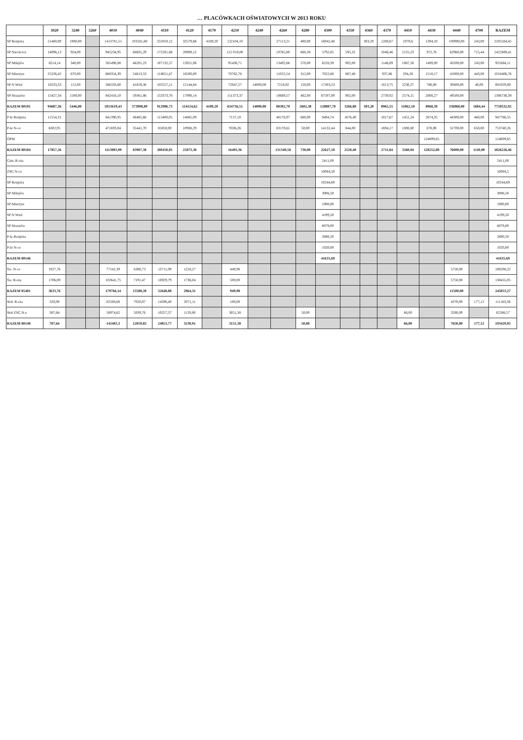… PLACÓWKACH OŚWIATOWYCH W 2013 ROKU
| | 3020 | 3240 | 3260 | 4010 | 4040 | 4110 | 4120 | 4170 | 4210 | 4240 | 4260 | 4280 | 4300 | 4350 | 4360 | 4370 | 4410 | 4430 | 4440 | 4700 | RAZEM |
| --- | --- | --- | --- | --- | --- | --- | --- | --- | --- | --- | --- | --- | --- | --- | --- | --- | --- | --- | --- | --- | --- |
| SP Rozprza | 21480,00 | 1900,00 | | 1413781,51 | 103181,60 | 255910,12 | 32579,66 | 4100,20 | 122104,10 | | 27113,21 | 400,00 | 16942,48 | | 303,20 | 1280,67 | 1970,6 | 1394,10 | 100900,00 | 243,00 | 2105584,45 |
| SP Niechcice | 14096,13 | 924,00 | | 945234,95 | 68691,29 | 172281,68 | 20989,12 | | 115 010,00 | | 10765,80 | 688,38 | 5792,85 | 595,32 | | 1046,46 | 2125,23 | 972,76 | 62960,00 | 715,44 | 1422889,41 |
| SP Milejów | 8214,14 | 340,00 | | 585496,88 | 46201,23 | 107132,57 | 13921,06 | | 95438,71 | | 13492,66 | 570,00 | 6228,39 | 902,00 | | 1146,89 | 1867,58 | 1489,00 | 43200,00 | 243,00 | 925884,11 |
| SP Mierzyn | 25236,42 | 670,00 | | 660354,39 | 54813,53 | 118651,47 | 16500,00 | | 70762,76 | | 11022,54 | 312,00 | 7022,88 | 867,48 | | 937,86 | 294,26 | 1518,17 | 41000,00 | 443,00 | 1018406,76 |
| SP N Wieś | 10233,33 | 112,00 | | 566333,60 | 41659,38 | 105557,11 | 12144,64 | | 72047,57 | 14000,00 | 7218,92 | 150,00 | 17303,23 | | | 1813,75 | 2230,27 | 786,00 | 39400,00 | 40,00 | 891029,80 |
| SP Straszów | 15427,34 | 1500,00 | | 842418,10 | 59361,86 | 153373,78 | 17990,14 | | 151373,37 | | 18689,57 | 482,00 | 67597,89 | 902,00 | | 2739,92 | 2574,15 | 2808,27 | 49500,00 | | 1386738,39 |
| RAZEM 80101 | 94687,36 | 5446,00 | | 5013619,43 | 373908,89 | 912906,73 | 114124,62 | 4100,20 | 634736,51 | 14000,00 | 88302,70 | 2602,38 | 120887,70 | 3266,80 | 303,20 | 8965,55 | 11062,10 | 8968,30 | 336960,00 | 1684,44 | 7750532,92 |
| P-le Rozprza | 11554,31 | | | 641390,95 | 48465,68 | 115400,05 | 14885,09 | | 7157,10 | | 48178,97 | 680,00 | 8494,74 | 1676,40 | | 1017,67 | 1451,24 | 2674,35 | 44300,00 | 460,00 | 947786,55 |
| P-le N-ce | 6302,95 | | | 471693,04 | 35441,70 | 85050,00 | 10988,29 | | 9336,26 | | 83170,61 | 50,00 | 14132,44 | 844,00 | | 1694,17 | 1808,80 | 878,00 | 31700,00 | 650,00 | 753740,26 |
| OPM | | | | | | | | | | | | | | | | | | 124699,65 | | | 124699,65 |
| RAZEM 80104 | 17857,26 | | | 1113083,99 | 83907,38 | 200450,05 | 25873,38 | | 16493,36 | | 131349,58 | 730,00 | 22627,18 | 2520,40 | | 2711,84 | 3260,04 | 128252,00 | 76000,00 | 1110,00 | 1826226,46 |
| Gim. R-rza | | | | | | | | | | | | | 2411,00 | | | | | | | | 2411,00 |
| ZSG N-ce | | | | | | | | | | | | | 10084,50 | | | | | | | | 10084,5 |
| SP Rozprza | | | | | | | | | | | | | 10244,69 | | | | | | | | 10244,69 |
| SP Milejów | | | | | | | | | | | | | 3006,50 | | | | | | | | 3006,50 |
| SP Mierzyn | | | | | | | | | | | | | 1900,00 | | | | | | | | 1900,00 |
| SP N Wieś | | | | | | | | | | | | | 4199,50 | | | | | | | | 4199,50 |
| SP Straszów | | | | | | | | | | | | | 6079,00 | | | | | | | | 6079,00 |
| P-le Rozprza | | | | | | | | | | | | | 2690,50 | | | | | | | | 2690,50 |
| P-le N-ce | | | | | | | | | | | | | 1020,00 | | | | | | | | 1020,00 |
| RAZEM 80146 | | | | | | | | | | | | | 41635,69 | | | | | | | | 41635,69 |
| Św. N-ce | 1927,76 | | | 77142,39 | 6388,73 | 13711,09 | 1228,27 | | 449,98 | | | | | | | | | | 5750,00 | | 106598,22 |
| Św. R-rza | 1706,00 | | | 102641,75 | 7191,47 | 18929,79 | 1736,04 | | 500,00 | | | | | | | | | | 5750,00 | | 138455,05 |
| RAZEM 85401 | 3633,76 | | | 179784,14 | 13580,20 | 32640,88 | 2964,31 | | 949,98 | | | | | | | | | | 11500,00 | | 245053,27 |
| Stoł. R-rza | 320,00 | | | 82508,68 | 7020,07 | 14596,40 | 2071,11 | | 100,00 | | | | | | | | | | 4370,00 | 177,12 | 111163,38 |
| Stoł ZSG N-e | 387,64 | | | 58974,62 | 5039,76 | 10257,37 | 1159,80 | | 3051,38 | | | 50,00 | | | | | 66,00 | | 3280,00 | | 82266,57 |
| RAZEM 80148 | 707,64 | | | 141483,3 | 12059,83 | 24853,77 | 3230,91 | | 3151,38 | | | 50,00 | | | | | 66,00 | | 7650,00 | 177,12 | 193429,95 |